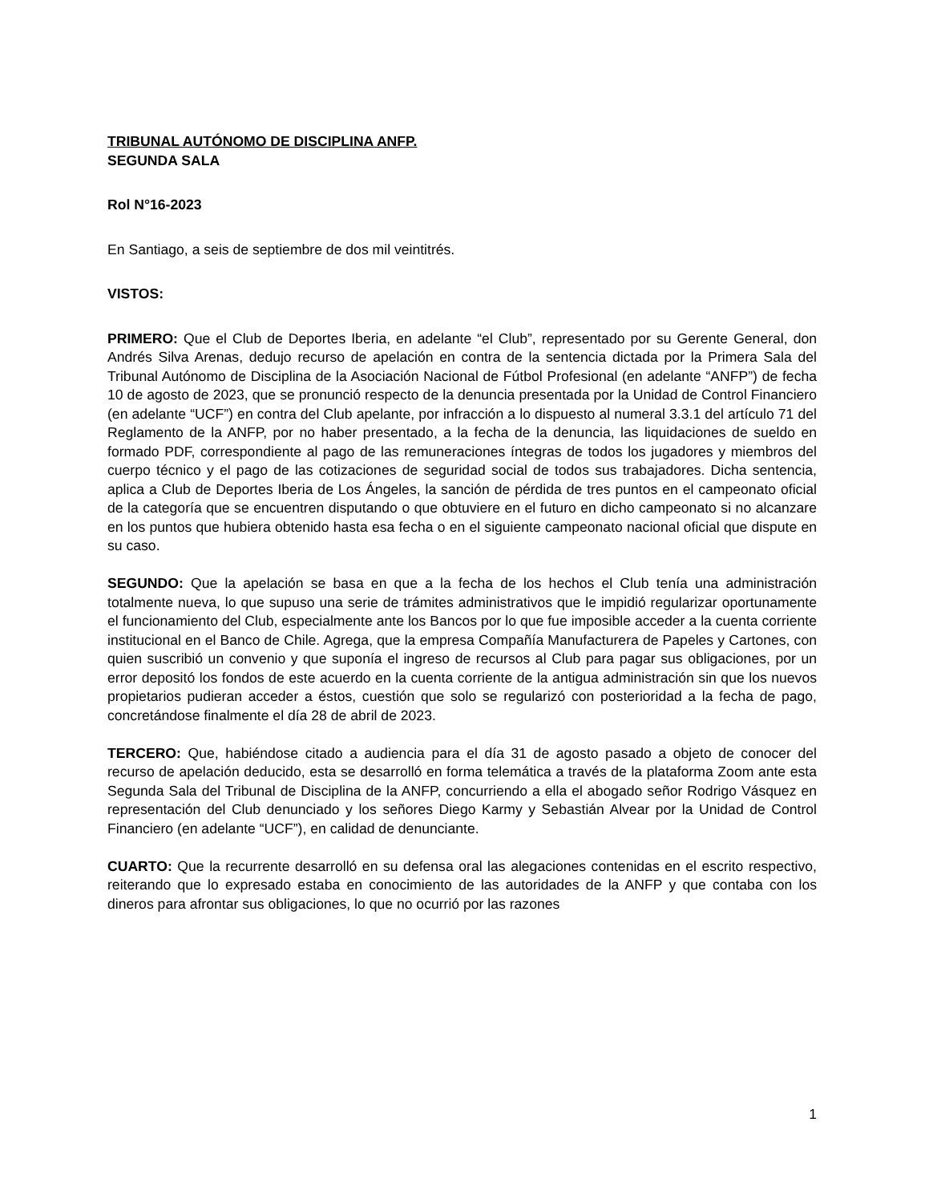TRIBUNAL AUTÓNOMO DE DISCIPLINA ANFP.
SEGUNDA SALA
Rol N°16-2023
En Santiago, a seis de septiembre de dos mil veintitrés.
VISTOS:
PRIMERO: Que el Club de Deportes Iberia, en adelante “el Club”, representado por su Gerente General, don Andrés Silva Arenas, dedujo recurso de apelación en contra de la sentencia dictada por la Primera Sala del Tribunal Autónomo de Disciplina de la Asociación Nacional de Fútbol Profesional (en adelante “ANFP”) de fecha 10 de agosto de 2023, que se pronunció respecto de la denuncia presentada por la Unidad de Control Financiero (en adelante “UCF”) en contra del Club apelante, por infracción a lo dispuesto al numeral 3.3.1 del artículo 71 del Reglamento de la ANFP, por no haber presentado, a la fecha de la denuncia, las liquidaciones de sueldo en formado PDF, correspondiente al pago de las remuneraciones íntegras de todos los jugadores y miembros del cuerpo técnico y el pago de las cotizaciones de seguridad social de todos sus trabajadores. Dicha sentencia, aplica a Club de Deportes Iberia de Los Ángeles, la sanción de pérdida de tres puntos en el campeonato oficial de la categoría que se encuentren disputando o que obtuviere en el futuro en dicho campeonato si no alcanzare en los puntos que hubiera obtenido hasta esa fecha o en el siguiente campeonato nacional oficial que dispute en su caso.
SEGUNDO: Que la apelación se basa en que a la fecha de los hechos el Club tenía una administración totalmente nueva, lo que supuso una serie de trámites administrativos que le impidió regularizar oportunamente el funcionamiento del Club, especialmente ante los Bancos por lo que fue imposible acceder a la cuenta corriente institucional en el Banco de Chile. Agrega, que la empresa Compañía Manufacturera de Papeles y Cartones, con quien suscribió un convenio y que suponía el ingreso de recursos al Club para pagar sus obligaciones, por un error depositó los fondos de este acuerdo en la cuenta corriente de la antigua administración sin que los nuevos propietarios pudieran acceder a éstos, cuestión que solo se regularizó con posterioridad a la fecha de pago, concretándose finalmente el día 28 de abril de 2023.
TERCERO: Que, habiéndose citado a audiencia para el día 31 de agosto pasado a objeto de conocer del recurso de apelación deducido, esta se desarrolló en forma telemática a través de la plataforma Zoom ante esta Segunda Sala del Tribunal de Disciplina de la ANFP, concurriendo a ella el abogado señor Rodrigo Vásquez en representación del Club denunciado y los señores Diego Karmy y Sebastián Alvear por la Unidad de Control Financiero (en adelante “UCF”), en calidad de denunciante.
CUARTO: Que la recurrente desarrolló en su defensa oral las alegaciones contenidas en el escrito respectivo, reiterando que lo expresado estaba en conocimiento de las autoridades de la ANFP y que contaba con los dineros para afrontar sus obligaciones, lo que no ocurrió por las razones
1